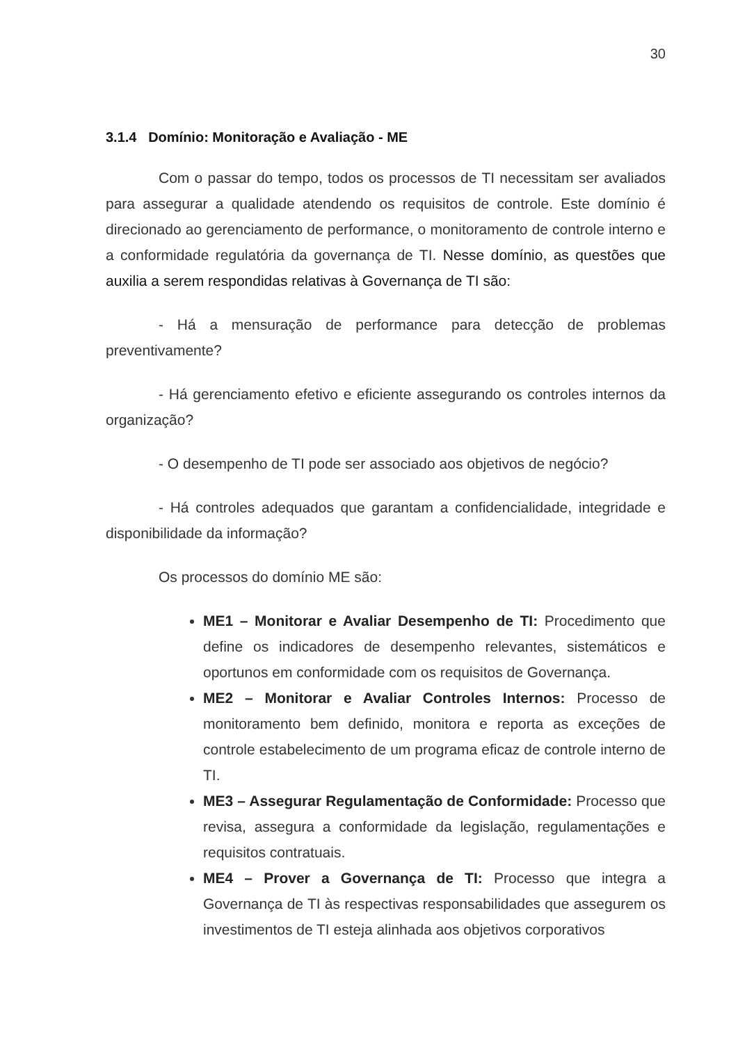30
3.1.4 Domínio: Monitoração e Avaliação - ME
Com o passar do tempo, todos os processos de TI necessitam ser avaliados para assegurar a qualidade atendendo os requisitos de controle. Este domínio é direcionado ao gerenciamento de performance, o monitoramento de controle interno e a conformidade regulatória da governança de TI. Nesse domínio, as questões que auxilia a serem respondidas relativas à Governança de TI são:
- Há a mensuração de performance para detecção de problemas preventivamente?
- Há gerenciamento efetivo e eficiente assegurando os controles internos da organização?
- O desempenho de TI pode ser associado aos objetivos de negócio?
- Há controles adequados que garantam a confidencialidade, integridade e disponibilidade da informação?
Os processos do domínio ME são:
ME1 – Monitorar e Avaliar Desempenho de TI: Procedimento que define os indicadores de desempenho relevantes, sistemáticos e oportunos em conformidade com os requisitos de Governança.
ME2 – Monitorar e Avaliar Controles Internos: Processo de monitoramento bem definido, monitora e reporta as exceções de controle estabelecimento de um programa eficaz de controle interno de TI.
ME3 – Assegurar Regulamentação de Conformidade: Processo que revisa, assegura a conformidade da legislação, regulamentações e requisitos contratuais.
ME4 – Prover a Governança de TI: Processo que integra a Governança de TI às respectivas responsabilidades que assegurem os investimentos de TI esteja alinhada aos objetivos corporativos